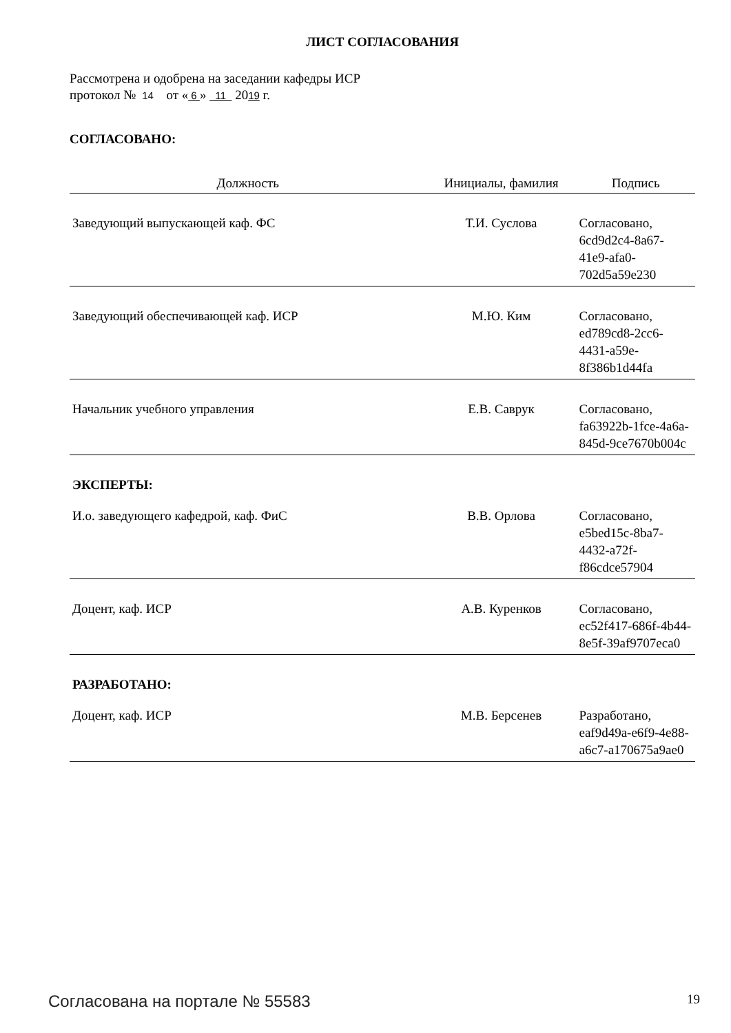ЛИСТ СОГЛАСОВАНИЯ
Рассмотрена и одобрена на заседании кафедры ИСР
протокол № 14 от « 6 » 11 2019 г.
СОГЛАСОВАНО:
| Должность | Инициалы, фамилия | Подпись |
| --- | --- | --- |
| Заведующий выпускающей каф. ФС | Т.И. Суслова | Согласовано, 6cd9d2c4-8a67-41e9-afa0-702d5a59e230 |
| Заведующий обеспечивающей каф. ИСР | М.Ю. Ким | Согласовано, ed789cd8-2cc6-4431-a59e-8f386b1d44fa |
| Начальник учебного управления | Е.В. Саврук | Согласовано, fa63922b-1fce-4a6a-845d-9ce7670b004c |
| ЭКСПЕРТЫ: | | |
| И.о. заведующего кафедрой, каф. ФиС | В.В. Орлова | Согласовано, e5bed15c-8ba7-4432-a72f-f86cdce57904 |
| Доцент, каф. ИСР | А.В. Куренков | Согласовано, ec52f417-686f-4b44-8e5f-39af9707eca0 |
| РАЗРАБОТАНО: | | |
| Доцент, каф. ИСР | М.В. Берсенев | Разработано, eaf9d49a-e6f9-4e88-a6c7-a170675a9ae0 |
Согласована на портале № 55583 19